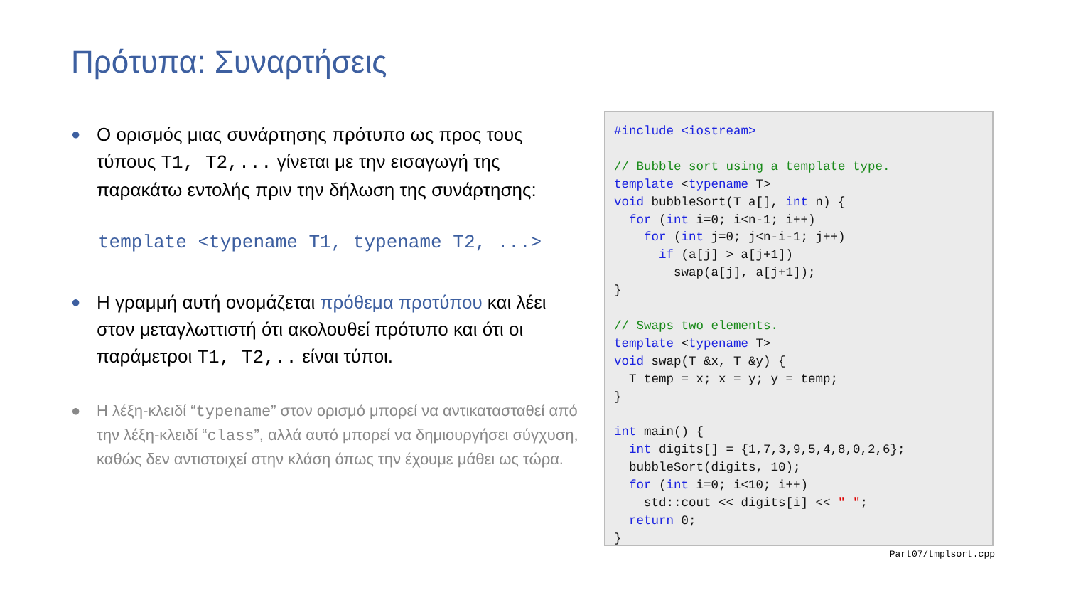Πρότυπα: Συναρτήσεις
●
Ο ορισμός μιας συνάρτησης πρότυπο ως προς τους τύπους T1, T2,... γίνεται με την εισαγωγή της παρακάτω εντολής πριν την δήλωση της συνάρτησης:
template <typename T1, typename T2, ...>
●
Η γραμμή αυτή ονομάζεται πρόθεμα προτύπου και λέει στον μεταγλωττιστή ότι ακολουθεί πρότυπο και ότι οι παράμετροι T1, T2,.. είναι τύποι.
● Η λέξη-κλειδί “typename” στον ορισμό μπορεί να αντικατασταθεί από την λέξη-κλειδί “class”, αλλά αυτό μπορεί να δημιουργήσει σύγχυση, καθώς δεν αντιστοιχεί στην κλάση όπως την έχουμε μάθει ως τώρα.
#include <iostream>

// Bubble sort using a template type.
template <typename T>
void bubbleSort(T a[], int n) {
  for (int i=0; i<n-1; i++)
    for (int j=0; j<n-i-1; j++)
      if (a[j] > a[j+1])
        swap(a[j], a[j+1]);
}

// Swaps two elements.
template <typename T>
void swap(T &x, T &y) {
  T temp = x; x = y; y = temp;
}

int main() {
  int digits[] = {1,7,3,9,5,4,8,0,2,6};
  bubbleSort(digits, 10);
  for (int i=0; i<10; i++)
    std::cout << digits[i] << " ";
  return 0;
}
Part07/tmplsort.cpp